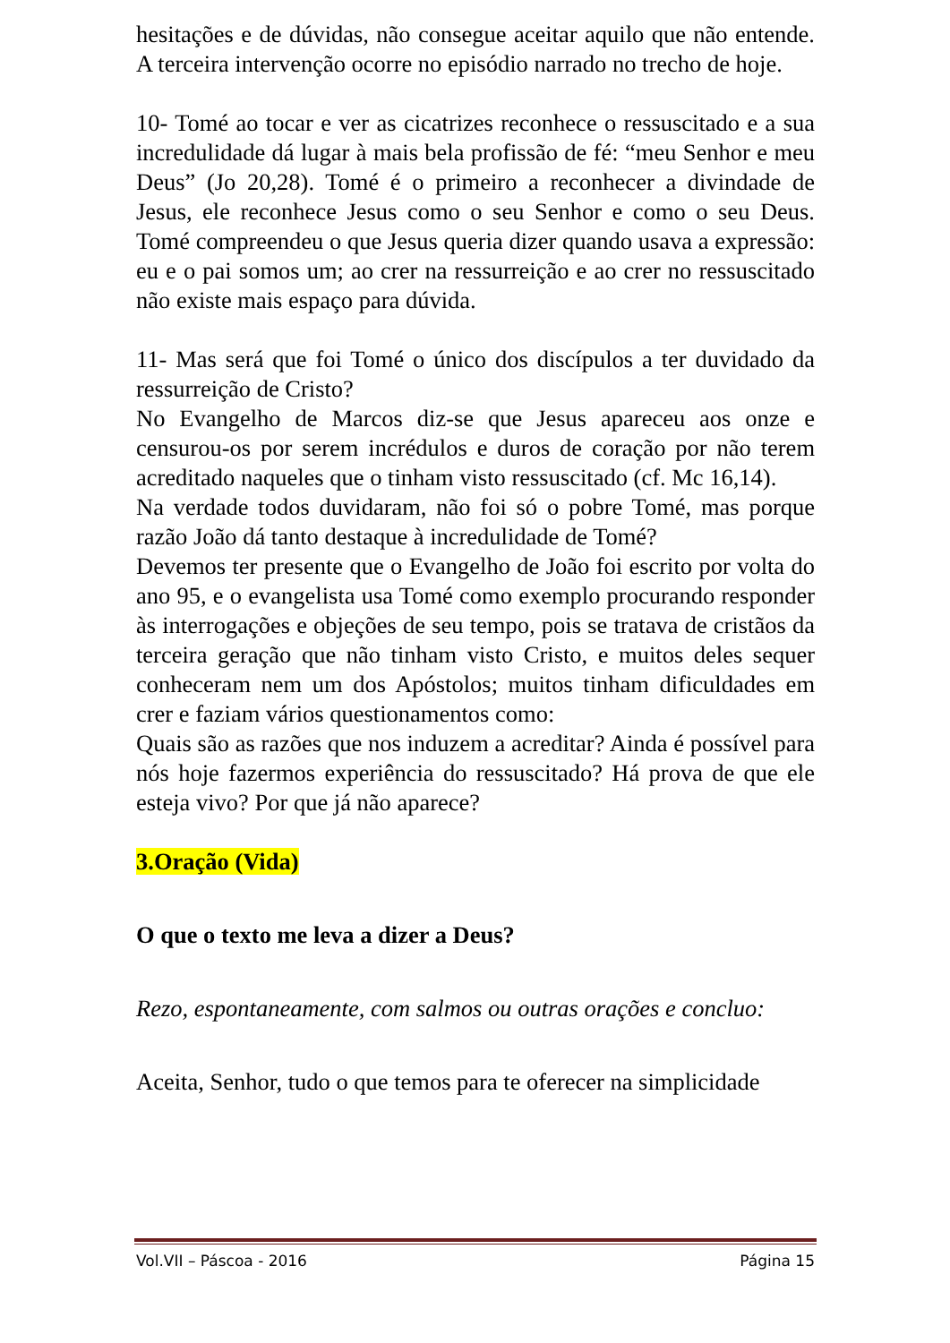hesitações e de dúvidas, não consegue aceitar aquilo que não entende. A terceira intervenção ocorre no episódio narrado no trecho de hoje.
10- Tomé ao tocar e ver as cicatrizes reconhece o ressuscitado e a sua incredulidade dá lugar à mais bela profissão de fé: “meu Senhor e meu Deus” (Jo 20,28). Tomé é o primeiro a reconhecer a divindade de Jesus, ele reconhece Jesus como o seu Senhor e como o seu Deus. Tomé compreendeu o que Jesus queria dizer quando usava a expressão: eu e o pai somos um; ao crer na ressurreição e ao crer no ressuscitado não existe mais espaço para dúvida.
11- Mas será que foi Tomé o único dos discípulos a ter duvidado da ressurreição de Cristo?
No Evangelho de Marcos diz-se que Jesus apareceu aos onze e censurou-os por serem incrédulos e duros de coração por não terem acreditado naqueles que o tinham visto ressuscitado (cf. Mc 16,14).
Na verdade todos duvidaram, não foi só o pobre Tomé, mas porque razão João dá tanto destaque à incredulidade de Tomé?
Devemos ter presente que o Evangelho de João foi escrito por volta do ano 95, e o evangelista usa Tomé como exemplo procurando responder às interrogações e objeções de seu tempo, pois se tratava de cristãos da terceira geração que não tinham visto Cristo, e muitos deles sequer conheceram nem um dos Apóstolos; muitos tinham dificuldades em crer e faziam vários questionamentos como:
Quais são as razões que nos induzem a acreditar? Ainda é possível para nós hoje fazermos experiência do ressuscitado? Há prova de que ele esteja vivo? Por que já não aparece?
3.Oração (Vida)
O que o texto me leva a dizer a Deus?
Rezo, espontaneamente, com salmos ou outras orações e concluo:
Aceita, Senhor, tudo o que temos para te oferecer na simplicidade
Vol.VII – Páscoa - 2016 Página 15